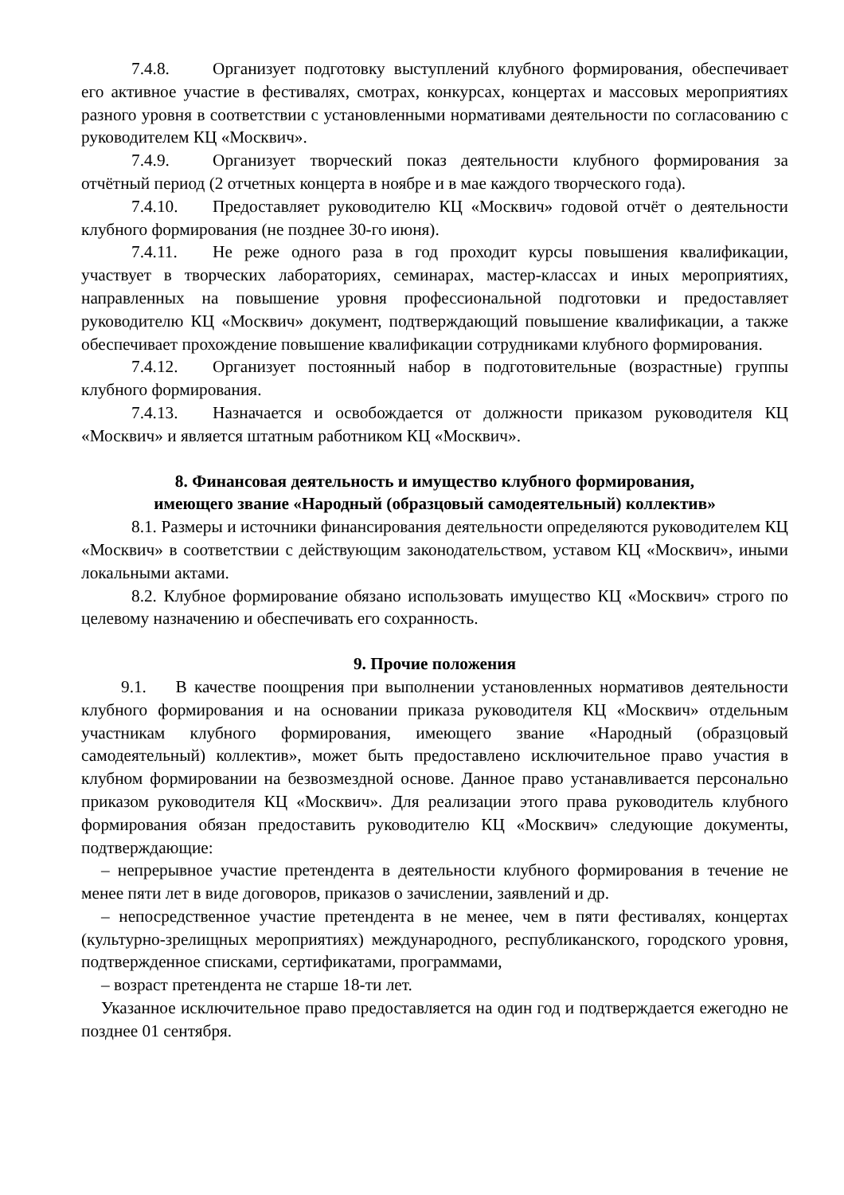7.4.8. Организует подготовку выступлений клубного формирования, обеспечивает его активное участие в фестивалях, смотрах, конкурсах, концертах и массовых мероприятиях разного уровня в соответствии с установленными нормативами деятельности по согласованию с руководителем КЦ «Москвич».
7.4.9. Организует творческий показ деятельности клубного формирования за отчётный период (2 отчетных концерта в ноябре и в мае каждого творческого года).
7.4.10. Предоставляет руководителю КЦ «Москвич» годовой отчёт о деятельности клубного формирования (не позднее 30-го июня).
7.4.11. Не реже одного раза в год проходит курсы повышения квалификации, участвует в творческих лабораториях, семинарах, мастер-классах и иных мероприятиях, направленных на повышение уровня профессиональной подготовки и предоставляет руководителю КЦ «Москвич» документ, подтверждающий повышение квалификации, а также обеспечивает прохождение повышение квалификации сотрудниками клубного формирования.
7.4.12. Организует постоянный набор в подготовительные (возрастные) группы клубного формирования.
7.4.13. Назначается и освобождается от должности приказом руководителя КЦ «Москвич» и является штатным работником КЦ «Москвич».
8. Финансовая деятельность и имущество клубного формирования,
имеющего звание «Народный (образцовый самодеятельный) коллектив»
8.1. Размеры и источники финансирования деятельности определяются руководителем КЦ «Москвич» в соответствии с действующим законодательством, уставом КЦ «Москвич», иными локальными актами.
8.2. Клубное формирование обязано использовать имущество КЦ «Москвич» строго по целевому назначению и обеспечивать его сохранность.
9. Прочие положения
9.1. В качестве поощрения при выполнении установленных нормативов деятельности клубного формирования и на основании приказа руководителя КЦ «Москвич» отдельным участникам клубного формирования, имеющего звание «Народный (образцовый самодеятельный) коллектив», может быть предоставлено исключительное право участия в клубном формировании на безвозмездной основе. Данное право устанавливается персонально приказом руководителя КЦ «Москвич». Для реализации этого права руководитель клубного формирования обязан предоставить руководителю КЦ «Москвич» следующие документы, подтверждающие:
– непрерывное участие претендента в деятельности клубного формирования в течение не менее пяти лет в виде договоров, приказов о зачислении, заявлений и др.
– непосредственное участие претендента в не менее, чем в пяти фестивалях, концертах (культурно-зрелищных мероприятиях) международного, республиканского, городского уровня, подтвержденное списками, сертификатами, программами,
– возраст претендента не старше 18-ти лет.
Указанное исключительное право предоставляется на один год и подтверждается ежегодно не позднее 01 сентября.